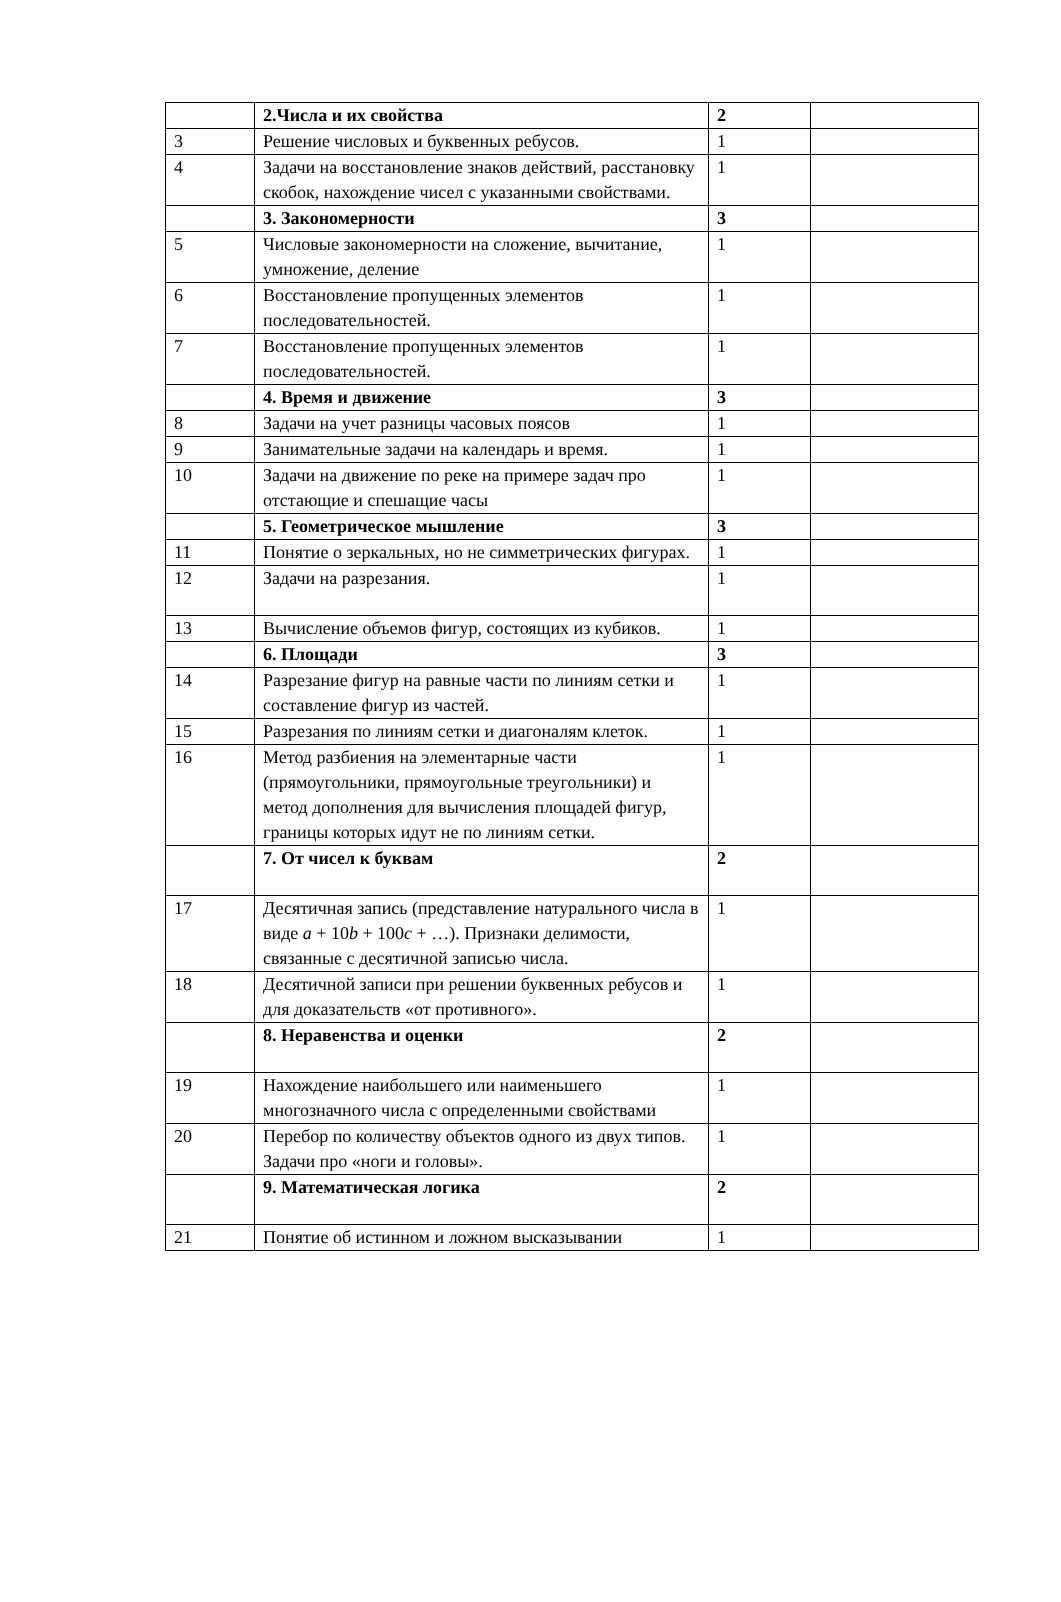| | 2.Числа и их свойства | 2 | |
| 3 | Решение числовых и буквенных ребусов. | 1 | |
| 4 | Задачи на восстановление знаков действий, расстановку скобок, нахождение чисел с указанными свойствами. | 1 | |
| | 3. Закономерности | 3 | |
| 5 | Числовые закономерности на сложение, вычитание, умножение, деление | 1 | |
| 6 | Восстановление пропущенных элементов последовательностей. | 1 | |
| 7 | Восстановление пропущенных элементов последовательностей. | 1 | |
| | 4. Время и движение | 3 | |
| 8 | Задачи на учет разницы часовых поясов | 1 | |
| 9 | Занимательные задачи на календарь и время. | 1 | |
| 10 | Задачи на движение по реке на примере задач про отстающие и спешащие часы | 1 | |
| | 5. Геометрическое мышление | 3 | |
| 11 | Понятие о зеркальных, но не симметрических фигурах. | 1 | |
| 12 | Задачи на разрезания. | 1 | |
| 13 | Вычисление объемов фигур, состоящих из кубиков. | 1 | |
| | 6. Площади | 3 | |
| 14 | Разрезание фигур на равные части по линиям сетки и составление фигур из частей. | 1 | |
| 15 | Разрезания по линиям сетки и диагоналям клеток. | 1 | |
| 16 | Метод разбиения на элементарные части (прямоугольники, прямоугольные треугольники) и метод дополнения для вычисления площадей фигур, границы которых идут не по линиям сетки. | 1 | |
| | 7. От чисел к буквам | 2 | |
| 17 | Десятичная запись (представление натурального числа в виде a + 10 b + 100 c + …). Признаки делимости, связанные с десятичной записью числа. | 1 | |
| 18 | Десятичной записи при решении буквенных ребусов и для доказательств «от противного». | 1 | |
| | 8. Неравенства и оценки | 2 | |
| 19 | Нахождение наибольшего или наименьшего многозначного числа с определенными свойствами | 1 | |
| 20 | Перебор по количеству объектов одного из двух типов. Задачи про «ноги и головы». | 1 | |
| | 9. Математическая логика | 2 | |
| 21 | Понятие об истинном и ложном высказывании | 1 | |